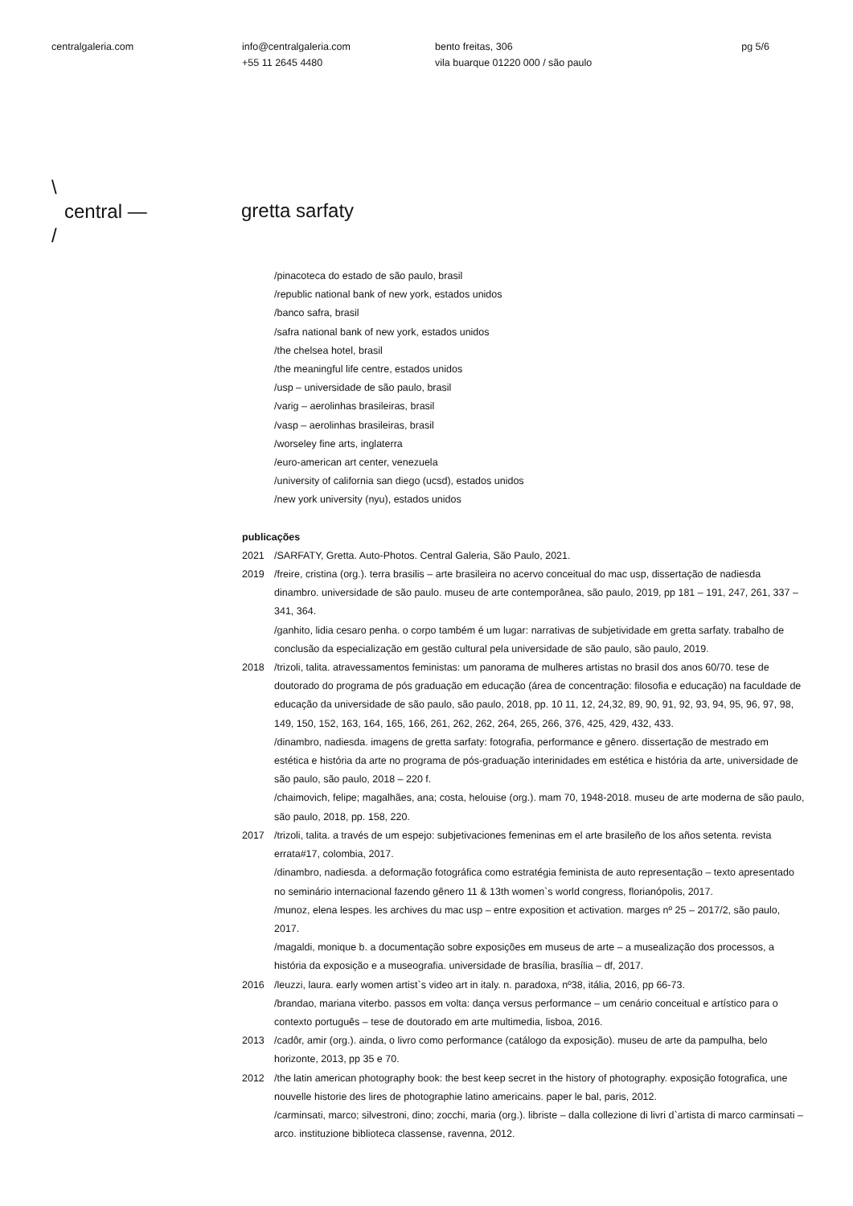centralgaleria.com info@centralgaleria.com
+55 11 2645 4480
bento freitas, 306
vila buarque 01220 000 / são paulo
pg 5/6
\
central —
/
gretta sarfaty
/pinacoteca do estado de são paulo, brasil
/republic national bank of new york, estados unidos
/banco safra, brasil
/safra national bank of new york, estados unidos
/the chelsea hotel, brasil
/the meaningful life centre, estados unidos
/usp – universidade de são paulo, brasil
/varig – aerolinhas brasileiras, brasil
/vasp – aerolinhas brasileiras, brasil
/worseley fine arts, inglaterra
/euro-american art center, venezuela
/university of california san diego (ucsd), estados unidos
/new york university (nyu), estados unidos
publicações
2021 /SARFATY, Gretta. Auto-Photos. Central Galeria, São Paulo, 2021.
2019 /freire, cristina (org.). terra brasilis – arte brasileira no acervo conceitual do mac usp, dissertação de nadiesda dinambro. universidade de são paulo. museu de arte contemporânea, são paulo, 2019, pp 181 – 191, 247, 261, 337 – 341, 364.
/ganhito, lidia cesaro penha. o corpo também é um lugar: narrativas de subjetividade em gretta sarfaty. trabalho de conclusão da especialização em gestão cultural pela universidade de são paulo, são paulo, 2019.
2018 /trizoli, talita. atravessamentos feministas: um panorama de mulheres artistas no brasil dos anos 60/70. tese de doutorado do programa de pós graduação em educação (área de concentração: filosofia e educação) na faculdade de educação da universidade de são paulo, são paulo, 2018, pp. 10 11, 12, 24,32, 89, 90, 91, 92, 93, 94, 95, 96, 97, 98, 149, 150, 152, 163, 164, 165, 166, 261, 262, 262, 264, 265, 266, 376, 425, 429, 432, 433.
/dinambro, nadiesda. imagens de gretta sarfaty: fotografia, performance e gênero. dissertação de mestrado em estética e história da arte no programa de pós-graduação interinidades em estética e história da arte, universidade de são paulo, são paulo, 2018 – 220 f.
/chaimovich, felipe; magalhães, ana; costa, helouise (org.). mam 70, 1948-2018. museu de arte moderna de são paulo, são paulo, 2018, pp. 158, 220.
2017 /trizoli, talita. a través de um espejo: subjetivaciones femeninas em el arte brasileño de los años setenta. revista errata#17, colombia, 2017.
/dinambro, nadiesda. a deformação fotográfica como estratégia feminista de auto representação – texto apresentado no seminário internacional fazendo gênero 11 & 13th women`s world congress, florianópolis, 2017.
/munoz, elena lespes. les archives du mac usp – entre exposition et activation. marges nº 25 – 2017/2, são paulo, 2017.
/magaldi, monique b. a documentação sobre exposições em museus de arte – a musealização dos processos, a história da exposição e a museografia. universidade de brasília, brasília – df, 2017.
2016 /leuzzi, laura. early women artist`s video art in italy. n. paradoxa, nº38, itália, 2016, pp 66-73.
/brandao, mariana viterbo. passos em volta: dança versus performance – um cenário conceitual e artístico para o contexto português – tese de doutorado em arte multimedia, lisboa, 2016.
2013 /cadôr, amir (org.). ainda, o livro como performance (catálogo da exposição). museu de arte da pampulha, belo horizonte, 2013, pp 35 e 70.
2012 /the latin american photography book: the best keep secret in the history of photography. exposição fotografica, une nouvelle historie des lires de photographie latino americains. paper le bal, paris, 2012.
/carminsati, marco; silvestroni, dino; zocchi, maria (org.). libriste – dalla collezione di livri d`artista di marco carminsati – arco. instituzione biblioteca classense, ravenna, 2012.